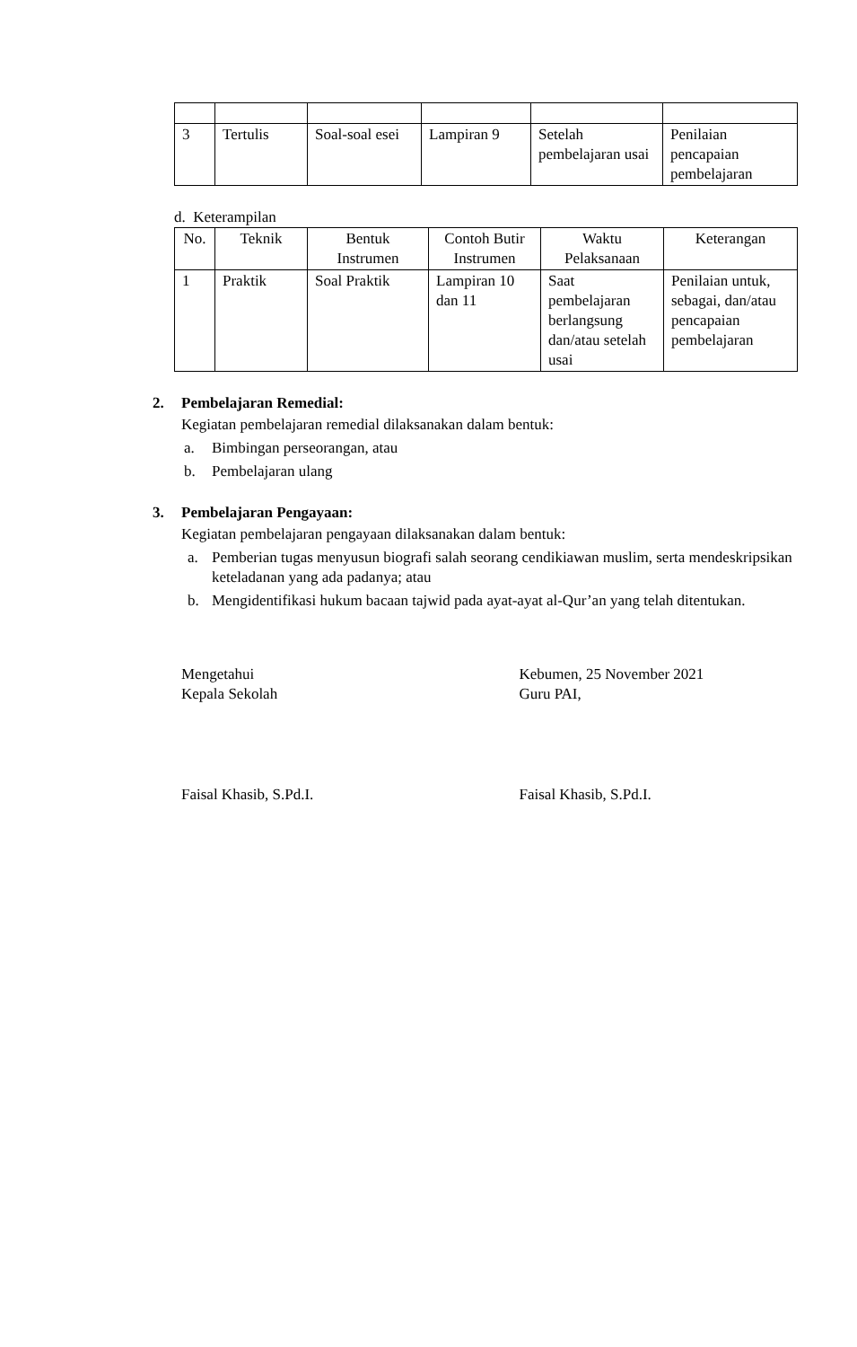| 3 | Tertulis | Soal-soal esei | Lampiran 9 | Setelah pembelajaran usai | Penilaian pencapaian pembelajaran |
d. Keterampilan
| No. | Teknik | Bentuk Instrumen | Contoh Butir Instrumen | Waktu Pelaksanaan | Keterangan |
| 1 | Praktik | Soal Praktik | Lampiran 10 dan 11 | Saat pembelajaran berlangsung dan/atau setelah usai | Penilaian untuk, sebagai, dan/atau pencapaian pembelajaran |
2. Pembelajaran Remedial:
Kegiatan pembelajaran remedial dilaksanakan dalam bentuk:
a. Bimbingan perseorangan, atau
b. Pembelajaran ulang
3. Pembelajaran Pengayaan:
Kegiatan pembelajaran pengayaan dilaksanakan dalam bentuk:
a. Pemberian tugas menyusun biografi salah seorang cendikiawan muslim, serta mendeskripsikan keteladanan yang ada padanya; atau
b. Mengidentifikasi hukum bacaan tajwid pada ayat-ayat al-Qur’an yang telah ditentukan.
Mengetahui
Kepala Sekolah
Kebumen, 25 November 2021
Guru PAI,
Faisal Khasib, S.Pd.I. Faisal Khasib, S.Pd.I.